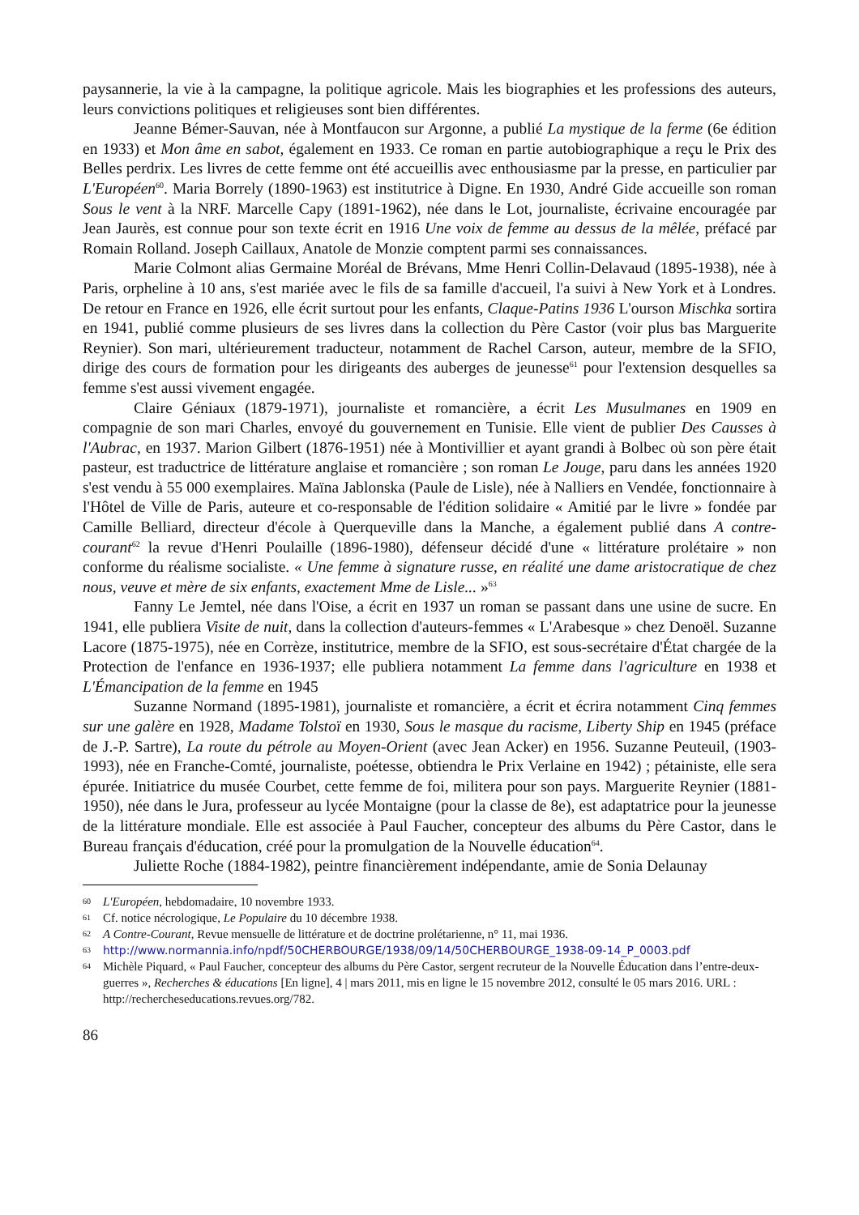paysannerie, la vie à la campagne, la politique agricole. Mais les biographies et les professions des auteurs, leurs convictions politiques et religieuses sont bien différentes.
Jeanne Bémer-Sauvan, née à Montfaucon sur Argonne, a publié La mystique de la ferme (6e édition en 1933) et Mon âme en sabot, également en 1933. Ce roman en partie autobiographique a reçu le Prix des Belles perdrix. Les livres de cette femme ont été accueillis avec enthousiasme par la presse, en particulier par L'Européen<sup>60</sup>. Maria Borrely (1890-1963) est institutrice à Digne. En 1930, André Gide accueille son roman Sous le vent à la NRF. Marcelle Capy (1891-1962), née dans le Lot, journaliste, écrivaine encouragée par Jean Jaurès, est connue pour son texte écrit en 1916 Une voix de femme au dessus de la mêlée, préfacé par Romain Rolland. Joseph Caillaux, Anatole de Monzie comptent parmi ses connaissances.
Marie Colmont alias Germaine Moréal de Brévans, Mme Henri Collin-Delavaud (1895-1938), née à Paris, orpheline à 10 ans, s'est mariée avec le fils de sa famille d'accueil, l'a suivi à New York et à Londres. De retour en France en 1926, elle écrit surtout pour les enfants, Claque-Patins 1936 L'ourson Mischka sortira en 1941, publié comme plusieurs de ses livres dans la collection du Père Castor (voir plus bas Marguerite Reynier). Son mari, ultérieurement traducteur, notamment de Rachel Carson, auteur, membre de la SFIO, dirige des cours de formation pour les dirigeants des auberges de jeunesse<sup>61</sup> pour l'extension desquelles sa femme s'est aussi vivement engagée.
Claire Géniaux (1879-1971), journaliste et romancière, a écrit Les Musulmanes en 1909 en compagnie de son mari Charles, envoyé du gouvernement en Tunisie. Elle vient de publier Des Causses à l'Aubrac, en 1937. Marion Gilbert (1876-1951) née à Montivillier et ayant grandi à Bolbec où son père était pasteur, est traductrice de littérature anglaise et romancière ; son roman Le Jouge, paru dans les années 1920 s'est vendu à 55 000 exemplaires. Maïna Jablonska (Paule de Lisle), née à Nalliers en Vendée, fonctionnaire à l'Hôtel de Ville de Paris, auteure et co-responsable de l'édition solidaire « Amitié par le livre » fondée par Camille Belliard, directeur d'école à Querqueville dans la Manche, a également publié dans A contre-courant<sup>62</sup> la revue d'Henri Poulaille (1896-1980), défenseur décidé d'une « littérature prolétaire » non conforme du réalisme socialiste. « Une femme à signature russe, en réalité une dame aristocratique de chez nous, veuve et mère de six enfants, exactement Mme de Lisle... »<sup>63</sup>
Fanny Le Jemtel, née dans l'Oise, a écrit en 1937 un roman se passant dans une usine de sucre. En 1941, elle publiera Visite de nuit, dans la collection d'auteurs-femmes « L'Arabesque » chez Denoël. Suzanne Lacore (1875-1975), née en Corrèze, institutrice, membre de la SFIO, est sous-secrétaire d'État chargée de la Protection de l'enfance en 1936-1937; elle publiera notamment La femme dans l'agriculture en 1938 et L'Émancipation de la femme en 1945
Suzanne Normand (1895-1981), journaliste et romancière, a écrit et écrira notamment Cinq femmes sur une galère en 1928, Madame Tolstoï en 1930, Sous le masque du racisme, Liberty Ship en 1945 (préface de J.-P. Sartre), La route du pétrole au Moyen-Orient (avec Jean Acker) en 1956. Suzanne Peuteuil, (1903-1993), née en Franche-Comté, journaliste, poétesse, obtiendra le Prix Verlaine en 1942) ; pétainiste, elle sera épurée. Initiatrice du musée Courbet, cette femme de foi, militera pour son pays. Marguerite Reynier (1881-1950), née dans le Jura, professeur au lycée Montaigne (pour la classe de 8e), est adaptatrice pour la jeunesse de la littérature mondiale. Elle est associée à Paul Faucher, concepteur des albums du Père Castor, dans le Bureau français d'éducation, créé pour la promulgation de la Nouvelle éducation<sup>64</sup>.
Juliette Roche (1884-1982), peintre financièrement indépendante, amie de Sonia Delaunay
60 L'Européen, hebdomadaire, 10 novembre 1933.
61 Cf. notice nécrologique, Le Populaire du 10 décembre 1938.
62 A Contre-Courant, Revue mensuelle de littérature et de doctrine prolétarienne, n° 11, mai 1936.
63 http://www.normannia.info/npdf/50CHERBOURGE/1938/09/14/50CHERBOURGE_1938-09-14_P_0003.pdf
64 Michèle Piquard, « Paul Faucher, concepteur des albums du Père Castor, sergent recruteur de la Nouvelle Éducation dans l’entre-deux-guerres », Recherches & éducations [En ligne], 4 | mars 2011, mis en ligne le 15 novembre 2012, consulté le 05 mars 2016. URL : http://rechercheseducations.revues.org/782.
86